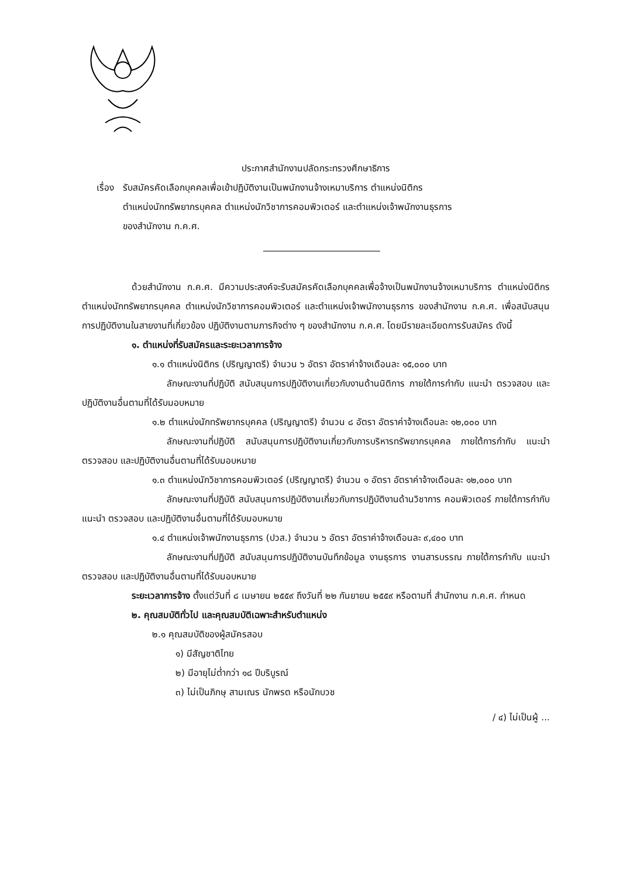ประกาศสำนักงานปลัดกระทรวงศึกษาธิการ
เรื่อง
รับสมัครคัดเลือกบุคคลเพื่อเข้าปฏิบัติงานเป็นพนักงานจ้างเหมาบริการ ตำแหน่งนิติกร
ตำแหน่งนักทรัพยากรบุคคล ตำแหน่งนักวิชาการคอมพิวเตอร์ และตำแหน่งเจ้าพนักงานธุรการ
ของสำนักงาน ก.ค.ศ.
ด้วยสำนักงาน ก.ค.ศ. มีความประสงค์จะรับสมัครคัดเลือกบุคคลเพื่อจ้างเป็นพนักงานจ้างเหมาบริการ ตำแหน่งนิติกร ตำแหน่งนักทรัพยากรบุคคล ตำแหน่งนักวิชาการคอมพิวเตอร์ และตำแหน่งเจ้าพนักงานธุรการ ของสำนักงาน ก.ค.ศ. เพื่อสนับสนุนการปฏิบัติงานในสายงานที่เกี่ยวข้อง ปฏิบัติงานตามภารกิจต่าง ๆ ของสำนักงาน ก.ค.ศ. โดยมีรายละเอียดการรับสมัคร ดังนี้
๑. ตำแหน่งที่รับสมัครและระยะเวลาการจ้าง
๑.๑ ตำแหน่งนิติกร (ปริญญาตรี) จำนวน ๖ อัตรา อัตราค่าจ้างเดือนละ ๑๕,๐๐๐ บาท
ลักษณะงานที่ปฏิบัติ สนับสนุนการปฏิบัติงานเกี่ยวกับงานด้านนิติการ ภายใต้การกำกับ แนะนำ ตรวจสอบ และปฏิบัติงานอื่นตามที่ได้รับมอบหมาย
๑.๒ ตำแหน่งนักทรัพยากรบุคคล (ปริญญาตรี) จำนวน ๘ อัตรา อัตราค่าจ้างเดือนละ ๑๒,๐๐๐ บาท
ลักษณะงานที่ปฏิบัติ สนับสนุนการปฏิบัติงานเกี่ยวกับการบริหารทรัพยากรบุคคล ภายใต้การกำกับ แนะนำ ตรวจสอบ และปฏิบัติงานอื่นตามที่ได้รับมอบหมาย
๑.๓ ตำแหน่งนักวิชาการคอมพิวเตอร์ (ปริญญาตรี) จำนวน ๑ อัตรา อัตราค่าจ้างเดือนละ ๑๒,๐๐๐ บาท
ลักษณะงานที่ปฏิบัติ สนับสนุนการปฏิบัติงานเกี่ยวกับการปฏิบัติงานด้านวิชาการ คอมพิวเตอร์ ภายใต้การกำกับ แนะนำ ตรวจสอบ และปฏิบัติงานอื่นตามที่ได้รับมอบหมาย
๑.๔ ตำแหน่งเจ้าพนักงานธุรการ (ปวส.) จำนวน ๖ อัตรา อัตราค่าจ้างเดือนละ ๙,๔๐๐ บาท
ลักษณะงานที่ปฏิบัติ สนับสนุนการปฏิบัติงานบันทึกข้อมูล งานธุรการ งานสารบรรณ ภายใต้การกำกับ แนะนำ ตรวจสอบ และปฏิบัติงานอื่นตามที่ได้รับมอบหมาย
ระยะเวลาการจ้าง ตั้งแต่วันที่ ๘ เมษายน ๒๕๕๙ ถึงวันที่ ๒๒ กันยายน ๒๕๕๙ หรือตามที่ สำนักงาน ก.ค.ศ. กำหนด
๒. คุณสมบัติทั่วไป และคุณสมบัติเฉพาะสำหรับตำแหน่ง
๒.๑ คุณสมบัติของผู้สมัครสอบ
๑) มีสัญชาติไทย
๒) มีอายุไม่ต่ำกว่า ๑๘ ปีบริบูรณ์
๓) ไม่เป็นภิกษุ สามเณร นักพรต หรือนักบวช
/ ๔) ไม่เป็นผู้ ...